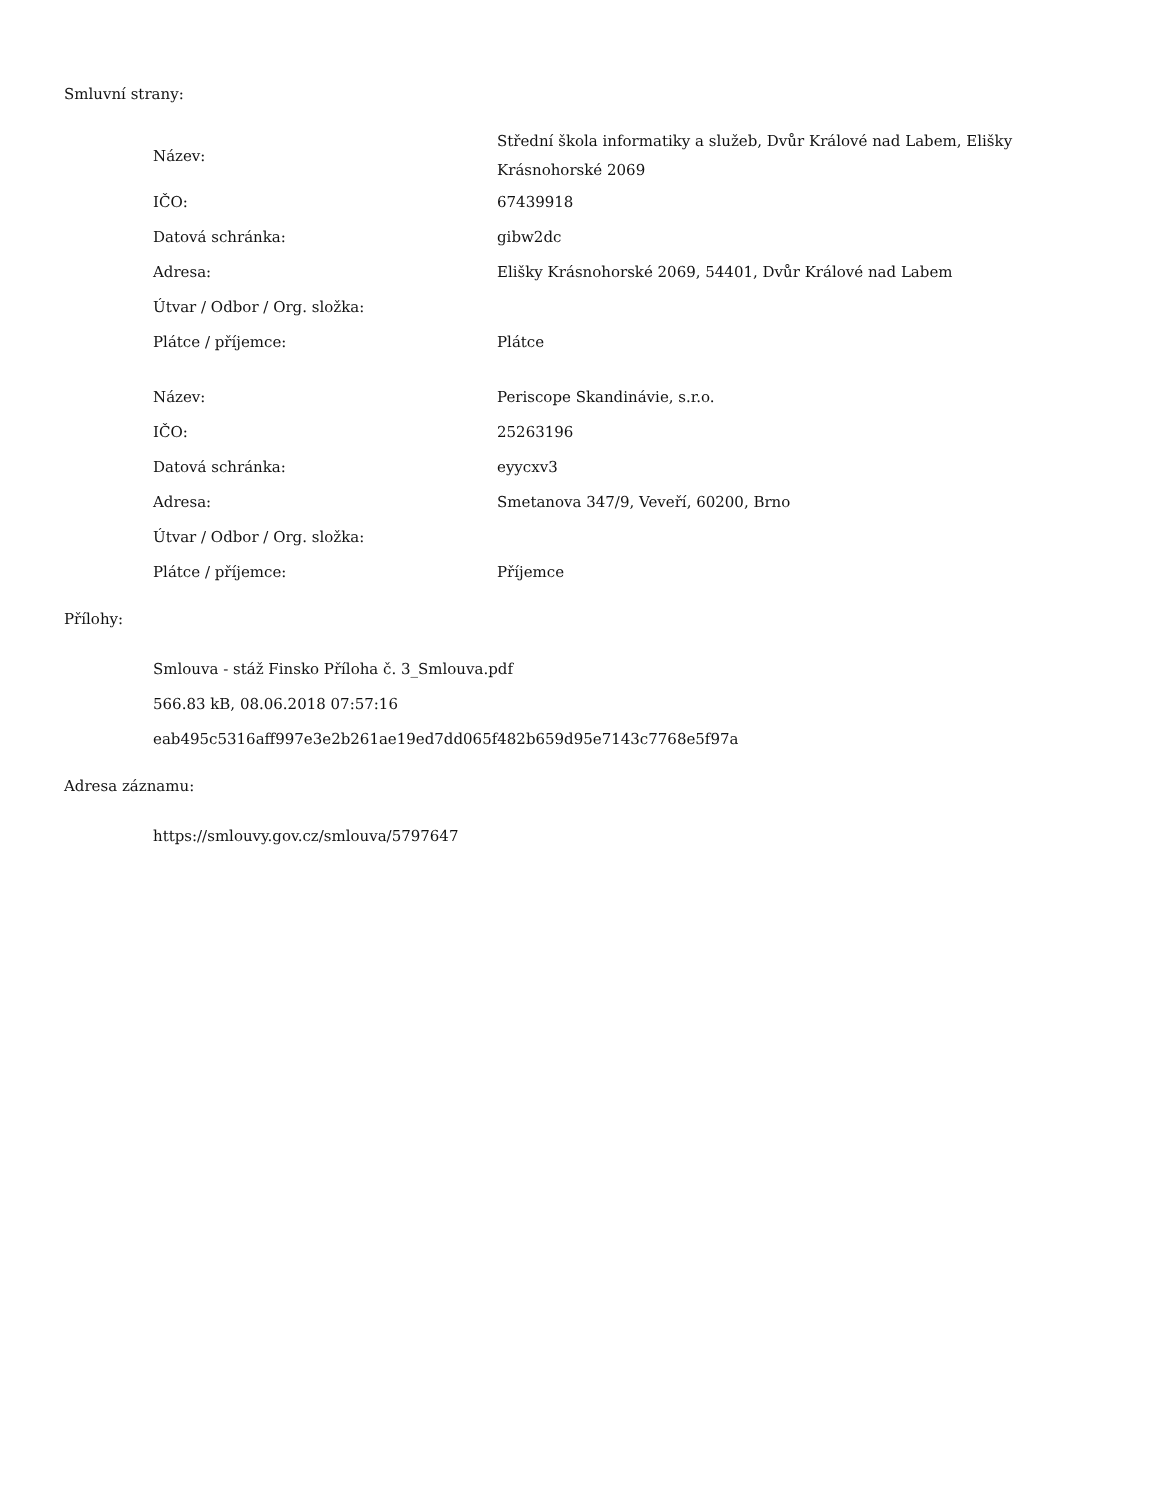Smluvní strany:
| Název: | Střední škola informatiky a služeb, Dvůr Králové nad Labem, Elišky Krásnohorské 2069 |
| IČO: | 67439918 |
| Datová schránka: | gibw2dc |
| Adresa: | Elišky Krásnohorské 2069, 54401, Dvůr Králové nad Labem |
| Útvar / Odbor / Org. složka: | |
| Plátce / příjemce: | Plátce |
| Název: | Periscope Skandinávie, s.r.o. |
| IČO: | 25263196 |
| Datová schránka: | eyycxv3 |
| Adresa: | Smetanova 347/9, Veveří, 60200, Brno |
| Útvar / Odbor / Org. složka: | |
| Plátce / příjemce: | Příjemce |
Přílohy:
Smlouva - stáž Finsko Příloha č. 3_Smlouva.pdf
566.83 kB, 08.06.2018 07:57:16
eab495c5316aff997e3e2b261ae19ed7dd065f482b659d95e7143c7768e5f97a
Adresa záznamu:
https://smlouvy.gov.cz/smlouva/5797647